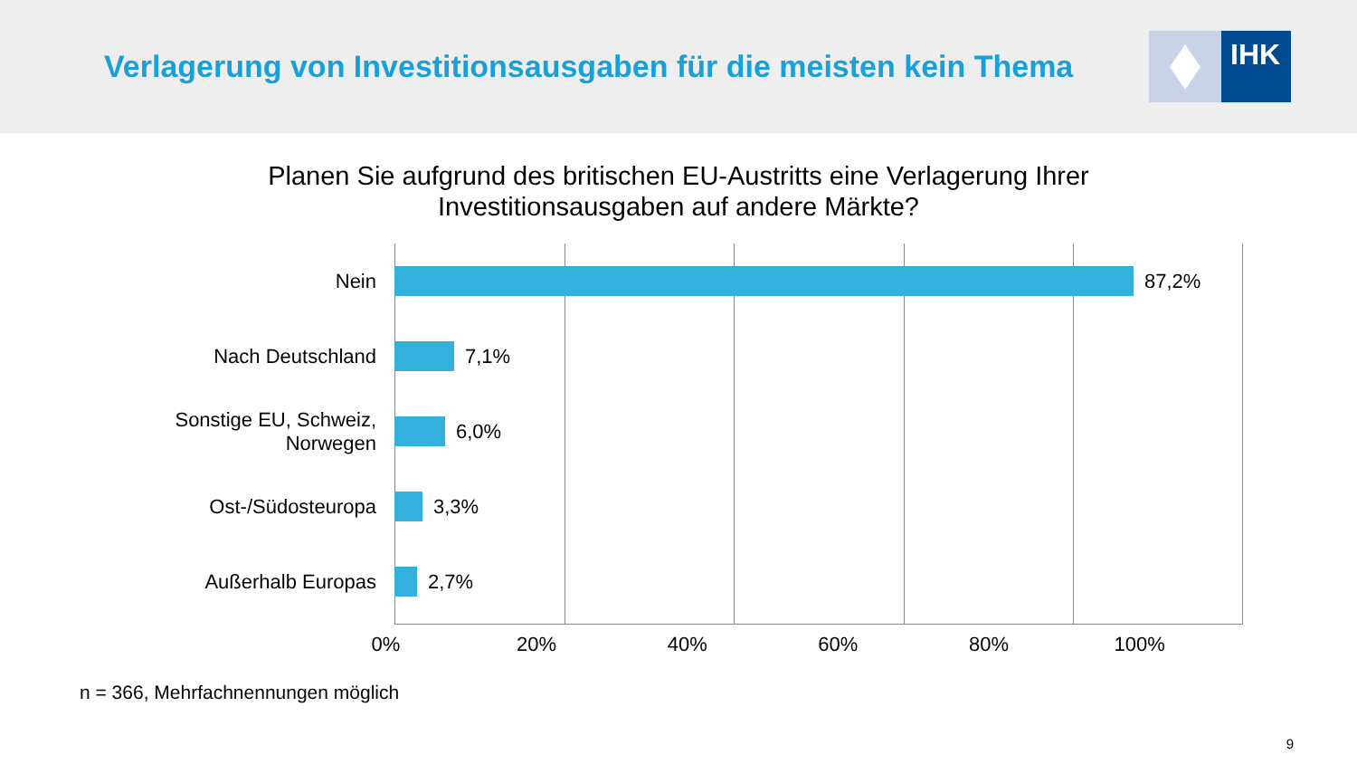Verlagerung von Investitionsausgaben für die meisten kein Thema
IHK
Planen Sie aufgrund des britischen EU-Austritts eine Verlagerung Ihrer
Investitionsausgaben auf andere Märkte?
Nein 87,2%
Nach Deutschland 7,1%
Sonstige EU, Schweiz,
Norwegen
6,0%
Ost-/Südosteuropa 3,3%
Außerhalb Europas 2,7%
0% 20% 40% 60% 80% 100%
n = 366, Mehrfachnennungen möglich
9